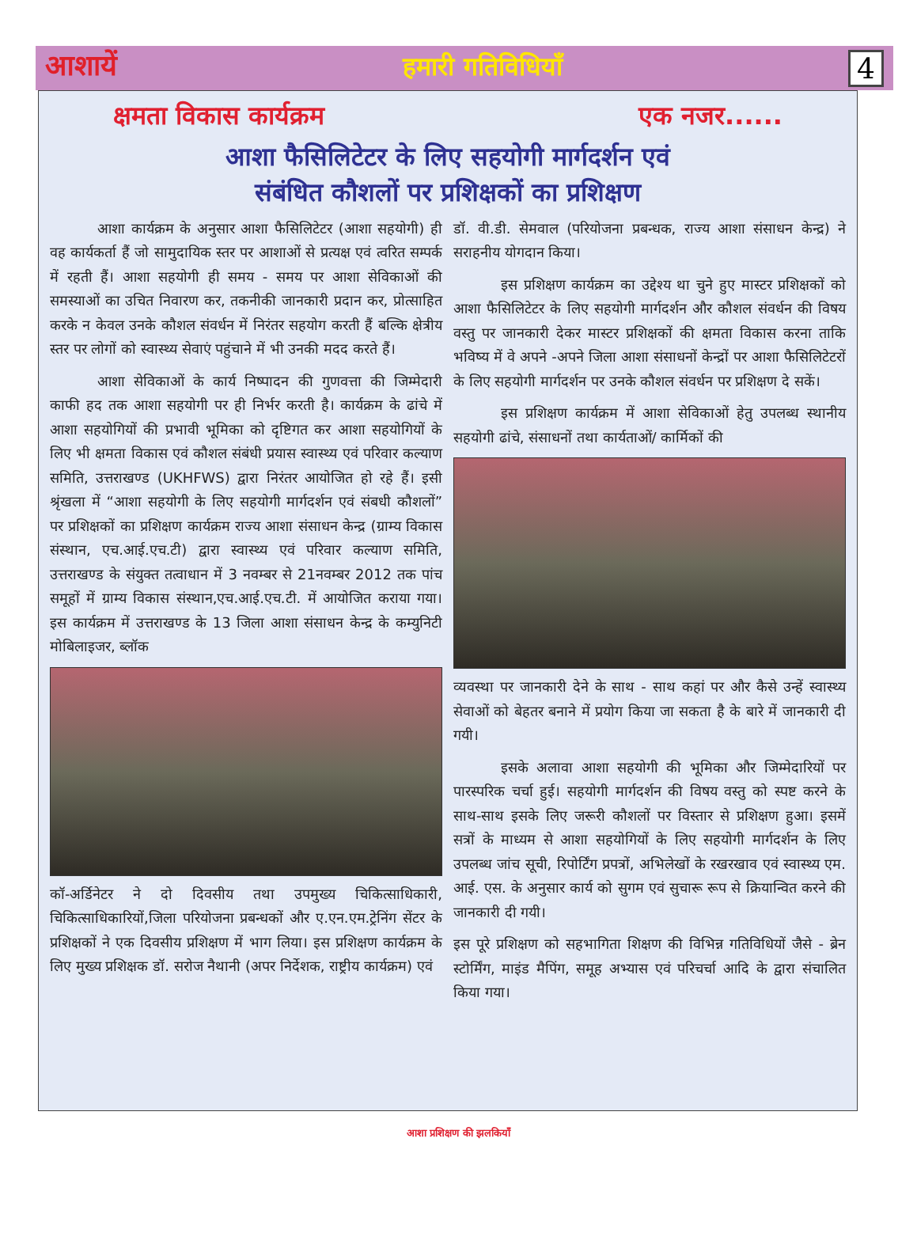आशायें हमारी गतिविधियाँ 4
क्षमता विकास कार्यक्रम एक नजर......
आशा फैसिलिटेटर के लिए सहयोगी मार्गदर्शन एवं
संबंधित कौशलों पर प्रशिक्षकों का प्रशिक्षण
आशा कार्यक्रम के अनुसार आशा फैसिलिटेटर (आशा सहयोगी) ही वह कार्यकर्ता हैं जो सामुदायिक स्तर पर आशाओं से प्रत्यक्ष एवं त्वरित सम्पर्क में रहती हैं। आशा सहयोगी ही समय - समय पर आशा सेविकाओं की समस्याओं का उचित निवारण कर, तकनीकी जानकारी प्रदान कर, प्रोत्साहित करके न केवल उनके कौशल संवर्धन में निरंतर सहयोग करती हैं बल्कि क्षेत्रीय स्तर पर लोगों को स्वास्थ्य सेवाएं पहुंचाने में भी उनकी मदद करते हैं।
आशा सेविकाओं के कार्य निष्पादन की गुणवत्ता की जिम्मेदारी काफी हद तक आशा सहयोगी पर ही निर्भर करती है। कार्यक्रम के ढांचे में आशा सहयोगियों की प्रभावी भूमिका को दृष्टिगत कर आशा सहयोगियों के लिए भी क्षमता विकास एवं कौशल संबंधी प्रयास स्वास्थ्य एवं परिवार कल्याण समिति, उत्तराखण्ड (UKHFWS) द्वारा निरंतर आयोजित हो रहे हैं। इसी श्रृंखला में “आशा सहयोगी के लिए सहयोगी मार्गदर्शन एवं संबधी कौशलों” पर प्रशिक्षकों का प्रशिक्षण कार्यक्रम राज्य आशा संसाधन केन्द्र (ग्राम्य विकास संस्थान, एच.आई.एच.टी) द्वारा स्वास्थ्य एवं परिवार कल्याण समिति, उत्तराखण्ड के संयुक्त तत्वाधान में 3 नवम्बर से 21नवम्बर 2012 तक पांच समूहों में ग्राम्य विकास संस्थान,एच.आई.एच.टी. में आयोजित कराया गया। इस कार्यक्रम में उत्तराखण्ड के 13 जिला आशा संसाधन केन्द्र के कम्युनिटी मोबिलाइजर, ब्लॉक
कॉ-अर्डिनेटर ने दो दिवसीय तथा उपमुख्य चिकित्साधिकारी, चिकित्साधिकारियों,जिला परियोजना प्रबन्धकों और ए.एन.एम.ट्रेनिंग सेंटर के प्रशिक्षकों ने एक दिवसीय प्रशिक्षण में भाग लिया। इस प्रशिक्षण कार्यक्रम के लिए मुख्य प्रशिक्षक डॉ. सरोज नैथानी (अपर निर्देशक, राष्ट्रीय कार्यक्रम) एवं
डॉ. वी.डी. सेमवाल (परियोजना प्रबन्धक, राज्य आशा संसाधन केन्द्र) ने सराहनीय योगदान किया।
इस प्रशिक्षण कार्यक्रम का उद्देश्य था चुने हुए मास्टर प्रशिक्षकों को आशा फैसिलिटेटर के लिए सहयोगी मार्गदर्शन और कौशल संवर्धन की विषय वस्तु पर जानकारी देकर मास्टर प्रशिक्षकों की क्षमता विकास करना ताकि भविष्य में वे अपने -अपने जिला आशा संसाधनों केन्द्रों पर आशा फैसिलिटेटरों के लिए सहयोगी मार्गदर्शन पर उनके कौशल संवर्धन पर प्रशिक्षण दे सकें।
इस प्रशिक्षण कार्यक्रम में आशा सेविकाओं हेतु उपलब्ध स्थानीय सहयोगी ढांचे, संसाधनों तथा कार्यताओं/ कार्मिकों की
व्यवस्था पर जानकारी देने के साथ - साथ कहां पर और कैसे उन्हें स्वास्थ्य सेवाओं को बेहतर बनाने में प्रयोग किया जा सकता है के बारे में जानकारी दी गयी।
इसके अलावा आशा सहयोगी की भूमिका और जिम्मेदारियों पर पारस्परिक चर्चा हुई। सहयोगी मार्गदर्शन की विषय वस्तु को स्पष्ट करने के साथ-साथ इसके लिए जरूरी कौशलों पर विस्तार से प्रशिक्षण हुआ। इसमें सत्रों के माध्यम से आशा सहयोगियों के लिए सहयोगी मार्गदर्शन के लिए उपलब्ध जांच सूची, रिपोर्टिंग प्रपत्रों, अभिलेखों के रखरखाव एवं स्वास्थ्य एम. आई. एस. के अनुसार कार्य को सुगम एवं सुचारू रूप से क्रियान्वित करने की जानकारी दी गयी।
इस पूरे प्रशिक्षण को सहभागिता शिक्षण की विभिन्न गतिविधियों जैसे - ब्रेन स्टोर्मिंग, माइंड मैपिंग, समूह अभ्यास एवं परिचर्चा आदि के द्वारा संचालित किया गया।
आशा प्रशिक्षण की झलकियाँ